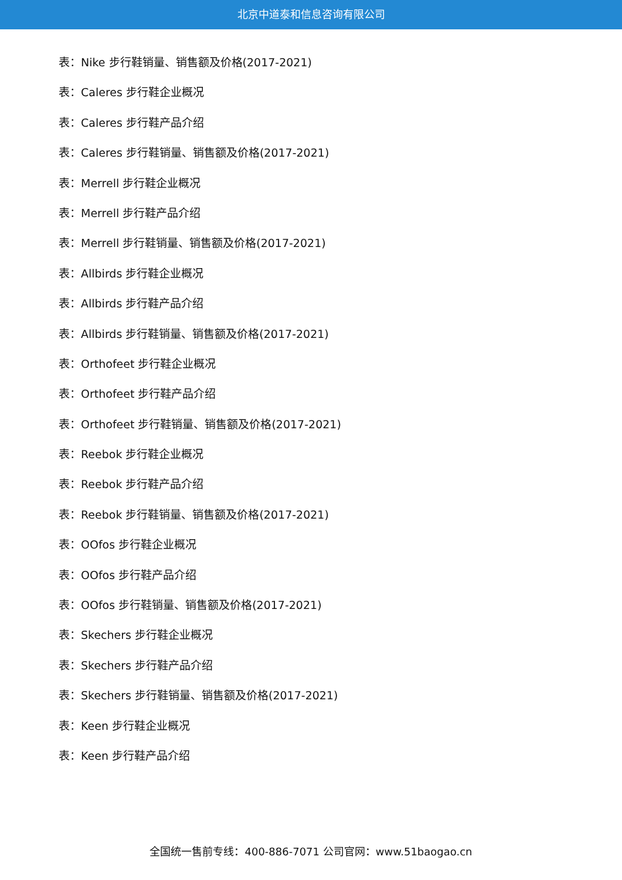北京中道泰和信息咨询有限公司
表：Nike 步行鞋销量、销售额及价格(2017-2021)
表：Caleres 步行鞋企业概况
表：Caleres 步行鞋产品介绍
表：Caleres 步行鞋销量、销售额及价格(2017-2021)
表：Merrell 步行鞋企业概况
表：Merrell 步行鞋产品介绍
表：Merrell 步行鞋销量、销售额及价格(2017-2021)
表：Allbirds 步行鞋企业概况
表：Allbirds 步行鞋产品介绍
表：Allbirds 步行鞋销量、销售额及价格(2017-2021)
表：Orthofeet 步行鞋企业概况
表：Orthofeet 步行鞋产品介绍
表：Orthofeet 步行鞋销量、销售额及价格(2017-2021)
表：Reebok 步行鞋企业概况
表：Reebok 步行鞋产品介绍
表：Reebok 步行鞋销量、销售额及价格(2017-2021)
表：OOfos 步行鞋企业概况
表：OOfos 步行鞋产品介绍
表：OOfos 步行鞋销量、销售额及价格(2017-2021)
表：Skechers 步行鞋企业概况
表：Skechers 步行鞋产品介绍
表：Skechers 步行鞋销量、销售额及价格(2017-2021)
表：Keen 步行鞋企业概况
表：Keen 步行鞋产品介绍
全国统一售前专线：400-886-7071 公司官网：www.51baogao.cn